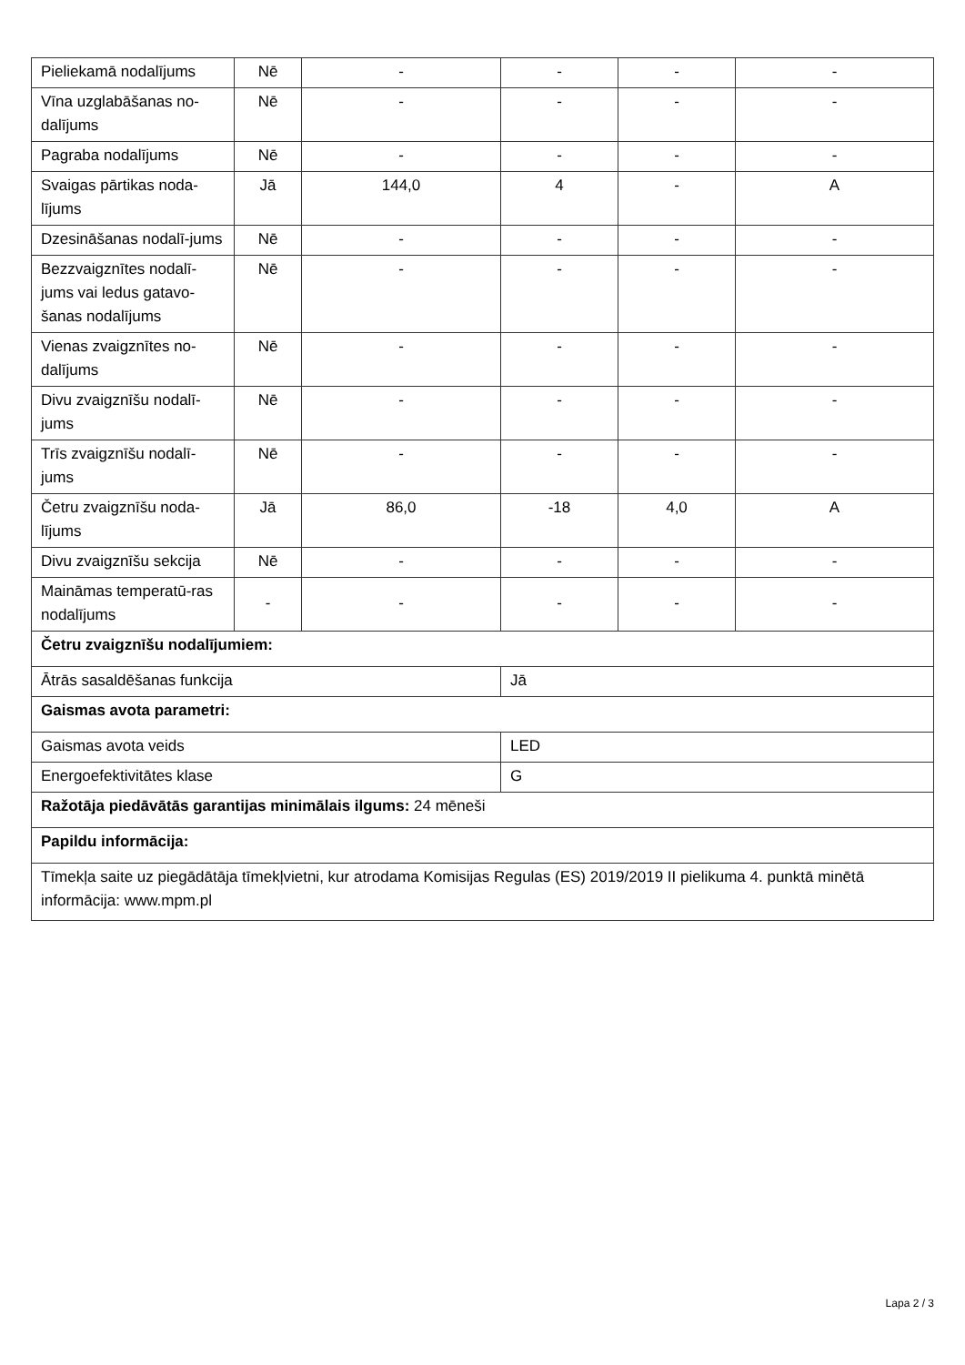| Pieliekamā nodalījums | Nē | - | - | - | - |
| Vīna uzglabāšanas no-dalījums | Nē | - | - | - | - |
| Pagraba nodalījums | Nē | - | - | - | - |
| Svaigas pārtikas noda-lījums | Jā | 144,0 | 4 | - | A |
| Dzesināšanas nodalī-jums | Nē | - | - | - | - |
| Bezzvaigznītes nodalī-jums vai ledus gatavo-šanas nodalījums | Nē | - | - | - | - |
| Vienas zvaigznītes no-dalījums | Nē | - | - | - | - |
| Divu zvaigznīšu nodalī-jums | Nē | - | - | - | - |
| Trīs zvaigznīšu nodalī-jums | Nē | - | - | - | - |
| Četru zvaigznīšu noda-lījums | Jā | 86,0 | -18 | 4,0 | A |
| Divu zvaigznīšu sekcija | Nē | - | - | - | - |
| Maināmas temperatū-ras nodalījums | - | - | - | - | - |
| Četru zvaigznīšu nodalījumiem: | | | | | |
| Ātrās sasaldēšanas funkcija | | | Jā | | |
| Gaismas avota parametri: | | | | | |
| Gaismas avota veids | | | LED | | |
| Energoefektivitātes klase | | | G | | |
| Ražotāja piedāvātās garantijas minimālais ilgums: 24 mēneši | | | | | |
| Papildu informācija: | | | | | |
| Tīmekļa saite uz piegādātāja tīmekļvietni, kur atrodama Komisijas Regulas (ES) 2019/2019 II pielikuma 4. punktā minētā informācija: www.mpm.pl | | | | | |
Lapa 2 / 3